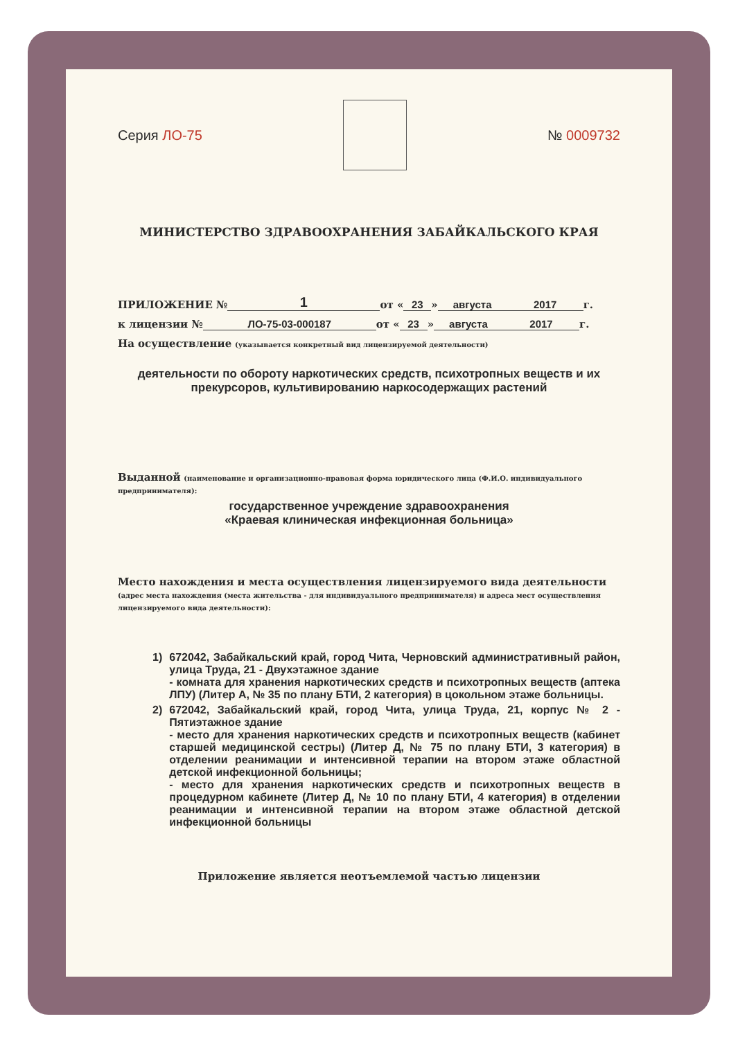Серия ЛО-75 № 0009732
МИНИСТЕРСТВО ЗДРАВООХРАНЕНИЯ ЗАБАЙКАЛЬСКОГО КРАЯ
ПРИЛОЖЕНИЕ № 1 от « 23 » августа 2017 г.
к лицензии № ЛО-75-03-000187 от « 23 » августа 2017 г.
На осуществление (указывается конкретный вид лицензируемой деятельности)
деятельности по обороту наркотических средств, психотропных веществ и их прекурсоров, культивированию наркосодержащих растений
Выданной (наименование и организационно-правовая форма юридического лица (Ф.И.О. индивидуального предпринимателя):
государственное учреждение здравоохранения
«Краевая клиническая инфекционная больница»
Место нахождения и места осуществления лицензируемого вида деятельности (адрес места нахождения (места жительства - для индивидуального предпринимателя) и адреса мест осуществления лицензируемого вида деятельности):
1) 672042, Забайкальский край, город Чита, Черновский административный район, улица Труда, 21 - Двухэтажное здание
- комната для хранения наркотических средств и психотропных веществ (аптека ЛПУ) (Литер А, № 35 по плану БТИ, 2 категория) в цокольном этаже больницы.
2) 672042, Забайкальский край, город Чита, улица Труда, 21, корпус № 2 - Пятиэтажное здание
- место для хранения наркотических средств и психотропных веществ (кабинет старшей медицинской сестры) (Литер Д, № 75 по плану БТИ, 3 категория) в отделении реанимации и интенсивной терапии на втором этаже областной детской инфекционной больницы;
- место для хранения наркотических средств и психотропных веществ в процедурном кабинете (Литер Д, № 10 по плану БТИ, 4 категория) в отделении реанимации и интенсивной терапии на втором этаже областной детской инфекционной больницы
Приложение является неотъемлемой частью лицензии